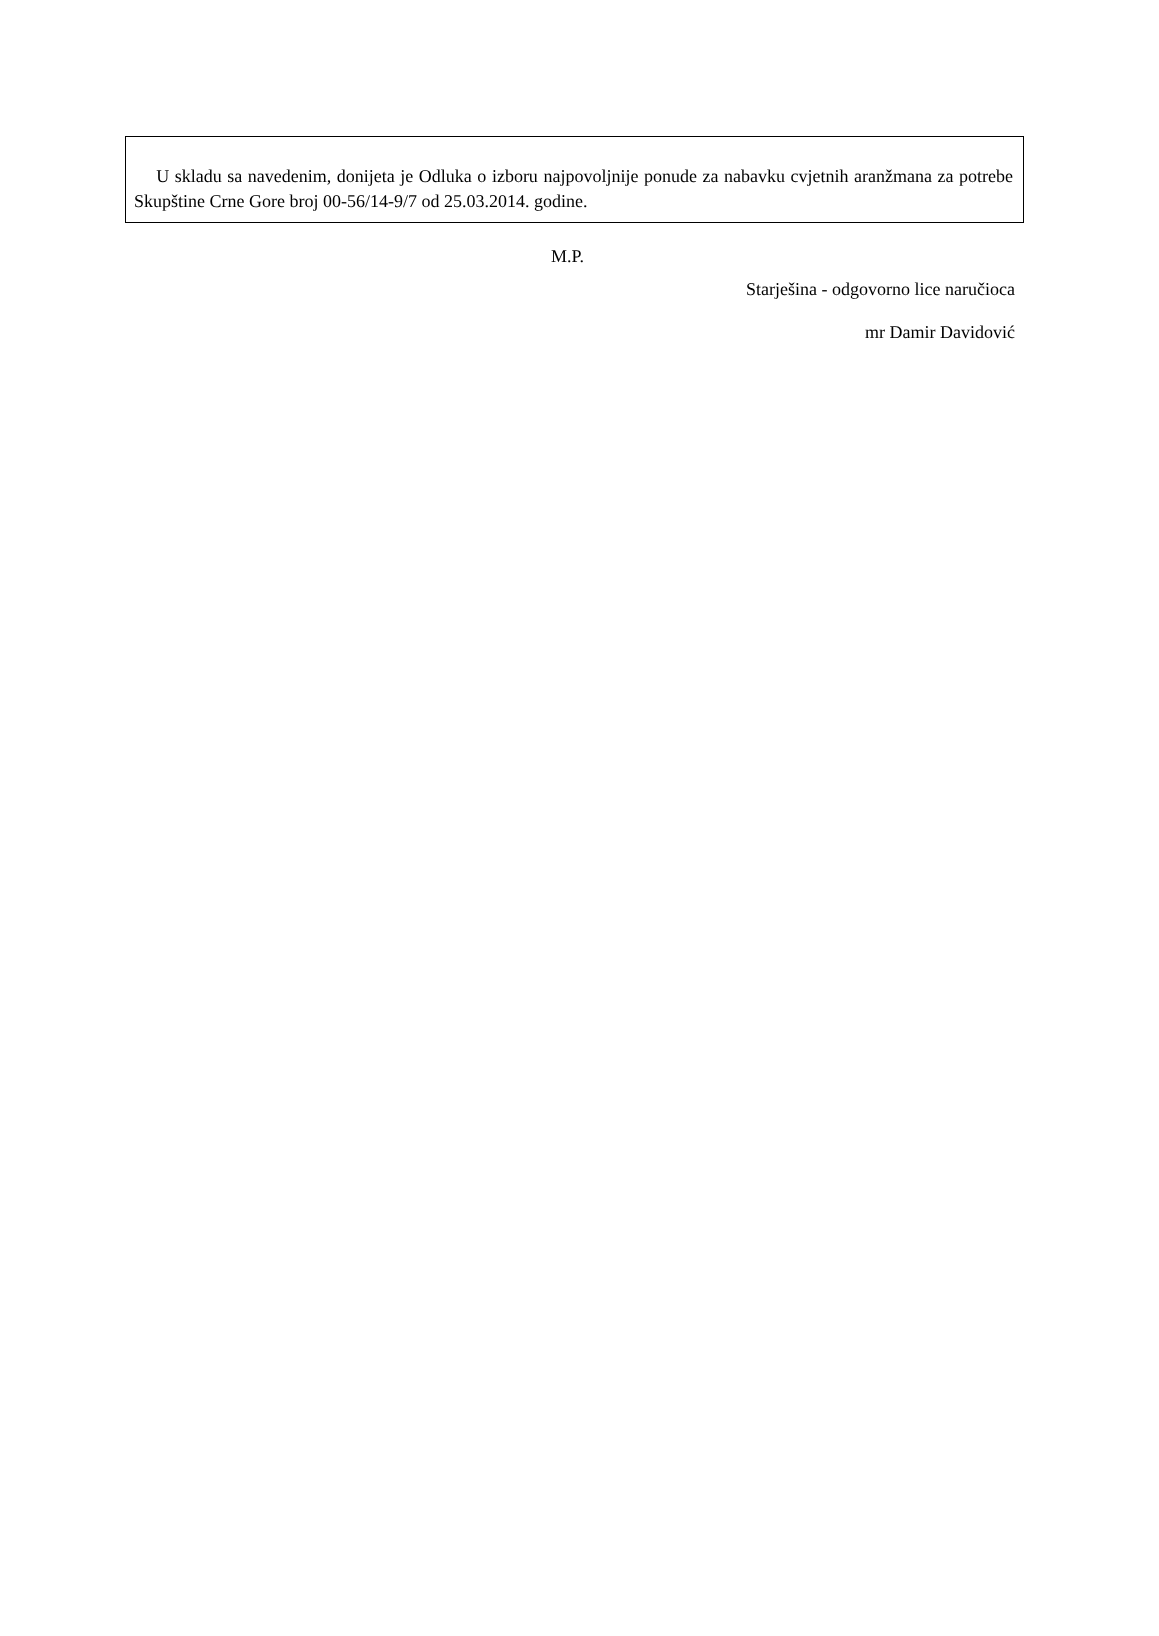U skladu sa navedenim, donijeta je Odluka o izboru najpovoljnije ponude za nabavku cvjetnih aranžmana za potrebe Skupštine Crne Gore broj 00-56/14-9/7 od 25.03.2014. godine.
M.P.
Starješina - odgovorno lice naručioca
mr Damir Davidović